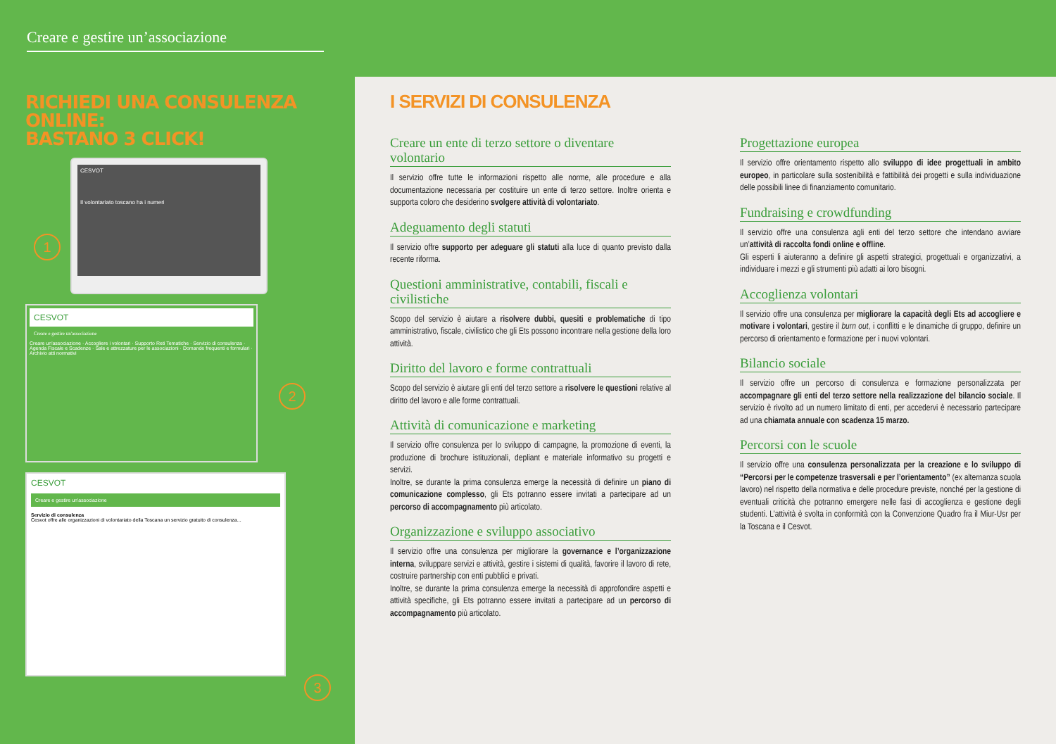Creare e gestire un’associazione
RICHIEDI UNA CONSULENZA ONLINE:
BASTANO 3 CLICK!
CESVOT
Il volontariato toscano ha i numeri
1
CESVOT
Creare e gestire un'associazione
Creare un'associazione · Accogliere i volontari · Supporto Reti Tematiche · Servizio di consulenza · Agenda Fiscale e Scadenze · Sale e attrezzature per le associazioni · Domande frequenti e formulari · Archivio atti normativi
2
CESVOT
Creare e gestire un'associazione
Servizio di consulenza
Cesvot offre alle organizzazioni di volontariato della Toscana un servizio gratuito di consulenza...
3
I SERVIZI DI CONSULENZA
Creare un ente di terzo settore o diventare volontario
Il servizio offre tutte le informazioni rispetto alle norme, alle procedure e alla documentazione necessaria per costituire un ente di terzo settore. Inoltre orienta e supporta coloro che desiderino svolgere attività di volontariato.
Adeguamento degli statuti
Il servizio offre supporto per adeguare gli statuti alla luce di quanto previsto dalla recente riforma.
Questioni amministrative, contabili, fiscali e civilistiche
Scopo del servizio è aiutare a risolvere dubbi, quesiti e problematiche di tipo amministrativo, fiscale, civilistico che gli Ets possono incontrare nella gestione della loro attività.
Diritto del lavoro e forme contrattuali
Scopo del servizio è aiutare gli enti del terzo settore a risolvere le questioni relative al diritto del lavoro e alle forme contrattuali.
Attività di comunicazione e marketing
Il servizio offre consulenza per lo sviluppo di campagne, la promozione di eventi, la produzione di brochure istituzionali, depliant e materiale informativo su progetti e servizi.
Inoltre, se durante la prima consulenza emerge la necessità di definire un piano di comunicazione complesso, gli Ets potranno essere invitati a partecipare ad un percorso di accompagnamento più articolato.
Organizzazione e sviluppo associativo
Il servizio offre una consulenza per migliorare la governance e l’organizzazione interna, sviluppare servizi e attività, gestire i sistemi di qualità, favorire il lavoro di rete, costruire partnership con enti pubblici e privati.
Inoltre, se durante la prima consulenza emerge la necessità di approfondire aspetti e attività specifiche, gli Ets potranno essere invitati a partecipare ad un percorso di accompagnamento più articolato.
Progettazione europea
Il servizio offre orientamento rispetto allo sviluppo di idee progettuali in ambito europeo, in particolare sulla sostenibilità e fattibilità dei progetti e sulla individuazione delle possibili linee di finanziamento comunitario.
Fundraising e crowdfunding
Il servizio offre una consulenza agli enti del terzo settore che intendano avviare un’attività di raccolta fondi online e offline.
Gli esperti li aiuteranno a definire gli aspetti strategici, progettuali e organizzativi, a individuare i mezzi e gli strumenti più adatti ai loro bisogni.
Accoglienza volontari
Il servizio offre una consulenza per migliorare la capacità degli Ets ad accogliere e motivare i volontari, gestire il burn out, i conflitti e le dinamiche di gruppo, definire un percorso di orientamento e formazione per i nuovi volontari.
Bilancio sociale
Il servizio offre un percorso di consulenza e formazione personalizzata per accompagnare gli enti del terzo settore nella realizzazione del bilancio sociale. Il servizio è rivolto ad un numero limitato di enti, per accedervi è necessario partecipare ad una chiamata annuale con scadenza 15 marzo.
Percorsi con le scuole
Il servizio offre una consulenza personalizzata per la creazione e lo sviluppo di “Percorsi per le competenze trasversali e per l’orientamento” (ex alternanza scuola lavoro) nel rispetto della normativa e delle procedure previste, nonché per la gestione di eventuali criticità che potranno emergere nelle fasi di accoglienza e gestione degli studenti. L’attività è svolta in conformità con la Convenzione Quadro fra il Miur-Usr per la Toscana e il Cesvot.